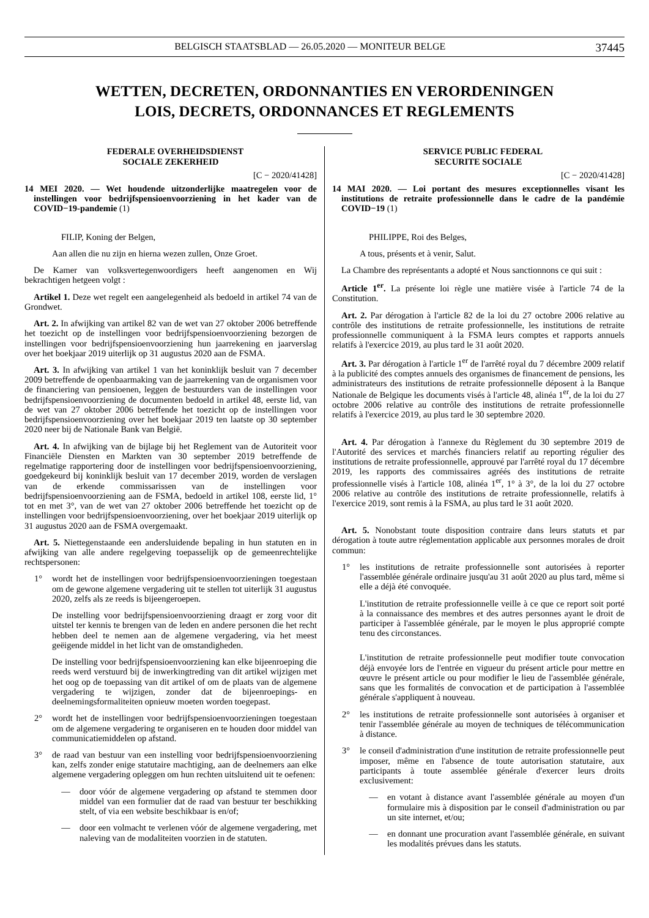BELGISCH STAATSBLAD — 26.05.2020 — MONITEUR BELGE 37445
WETTEN, DECRETEN, ORDONNANTIES EN VERORDENINGEN
LOIS, DECRETS, ORDONNANCES ET REGLEMENTS
FEDERALE OVERHEIDSDIENST
SOCIALE ZEKERHEID
[C − 2020/41428]
14 MEI 2020. — Wet houdende uitzonderlijke maatregelen voor de instellingen voor bedrijfspensioenvoorziening in het kader van de COVID−19-pandemie (1)
FILIP, Koning der Belgen,
Aan allen die nu zijn en hierna wezen zullen, Onze Groet.
De Kamer van volksvertegenwoordigers heeft aangenomen en Wij bekrachtigen hetgeen volgt :
Artikel 1. Deze wet regelt een aangelegenheid als bedoeld in artikel 74 van de Grondwet.
Art. 2. In afwijking van artikel 82 van de wet van 27 oktober 2006 betreffende het toezicht op de instellingen voor bedrijfspensioenvoorziening bezorgen de instellingen voor bedrijfspensioenvoorziening hun jaarrekening en jaarverslag over het boekjaar 2019 uiterlijk op 31 augustus 2020 aan de FSMA.
Art. 3. In afwijking van artikel 1 van het koninklijk besluit van 7 december 2009 betreffende de openbaarmaking van de jaarrekening van de organismen voor de financiering van pensioenen, leggen de bestuurders van de instellingen voor bedrijfspensioenvoorziening de documenten bedoeld in artikel 48, eerste lid, van de wet van 27 oktober 2006 betreffende het toezicht op de instellingen voor bedrijfspensioenvoorziening over het boekjaar 2019 ten laatste op 30 september 2020 neer bij de Nationale Bank van België.
Art. 4. In afwijking van de bijlage bij het Reglement van de Autoriteit voor Financiële Diensten en Markten van 30 september 2019 betreffende de regelmatige rapportering door de instellingen voor bedrijfspensioenvoorziening, goedgekeurd bij koninklijk besluit van 17 december 2019, worden de verslagen van de erkende commissarissen van de instellingen voor bedrijfspensioenvoorziening aan de FSMA, bedoeld in artikel 108, eerste lid, 1° tot en met 3°, van de wet van 27 oktober 2006 betreffende het toezicht op de instellingen voor bedrijfspensioenvoorziening, over het boekjaar 2019 uiterlijk op 31 augustus 2020 aan de FSMA overgemaakt.
Art. 5. Niettegenstaande een andersluidende bepaling in hun statuten en in afwijking van alle andere regelgeving toepasselijk op de gemeenrechtelijke rechtspersonen:
1° wordt het de instellingen voor bedrijfspensioenvoorzieningen toegestaan om de gewone algemene vergadering uit te stellen tot uiterlijk 31 augustus 2020, zelfs als ze reeds is bijeengeroepen.
De instelling voor bedrijfspensioenvoorziening draagt er zorg voor dit uitstel ter kennis te brengen van de leden en andere personen die het recht hebben deel te nemen aan de algemene vergadering, via het meest geëigende middel in het licht van de omstandigheden.
De instelling voor bedrijfspensioenvoorziening kan elke bijeenroeping die reeds werd verstuurd bij de inwerkingtreding van dit artikel wijzigen met het oog op de toepassing van dit artikel of om de plaats van de algemene vergadering te wijzigen, zonder dat de bijeenroepings- en deelnemingsformaliteiten opnieuw moeten worden toegepast.
2° wordt het de instellingen voor bedrijfspensioenvoorzieningen toegestaan om de algemene vergadering te organiseren en te houden door middel van communicatiemiddelen op afstand.
3° de raad van bestuur van een instelling voor bedrijfspensioenvoorziening kan, zelfs zonder enige statutaire machtiging, aan de deelnemers aan elke algemene vergadering opleggen om hun rechten uitsluitend uit te oefenen:
— door vóór de algemene vergadering op afstand te stemmen door middel van een formulier dat de raad van bestuur ter beschikking stelt, of via een website beschikbaar is en/of;
— door een volmacht te verlenen vóór de algemene vergadering, met naleving van de modaliteiten voorzien in de statuten.
SERVICE PUBLIC FEDERAL
SECURITE SOCIALE
[C − 2020/41428]
14 MAI 2020. — Loi portant des mesures exceptionnelles visant les institutions de retraite professionnelle dans le cadre de la pandémie COVID−19 (1)
PHILIPPE, Roi des Belges,
A tous, présents et à venir, Salut.
La Chambre des représentants a adopté et Nous sanctionnons ce qui suit :
Article 1<sup>er</sup>. La présente loi règle une matière visée à l'article 74 de la Constitution.
Art. 2. Par dérogation à l'article 82 de la loi du 27 octobre 2006 relative au contrôle des institutions de retraite professionnelle, les institutions de retraite professionnelle communiquent à la FSMA leurs comptes et rapports annuels relatifs à l'exercice 2019, au plus tard le 31 août 2020.
Art. 3. Par dérogation à l'article 1<sup>er</sup> de l'arrêté royal du 7 décembre 2009 relatif à la publicité des comptes annuels des organismes de financement de pensions, les administrateurs des institutions de retraite professionnelle déposent à la Banque Nationale de Belgique les documents visés à l'article 48, alinéa 1<sup>er</sup>, de la loi du 27 octobre 2006 relative au contrôle des institutions de retraite professionnelle relatifs à l'exercice 2019, au plus tard le 30 septembre 2020.
Art. 4. Par dérogation à l'annexe du Règlement du 30 septembre 2019 de l'Autorité des services et marchés financiers relatif au reporting régulier des institutions de retraite professionnelle, approuvé par l'arrêté royal du 17 décembre 2019, les rapports des commissaires agréés des institutions de retraite professionnelle visés à l'article 108, alinéa 1<sup>er</sup>, 1° à 3°, de la loi du 27 octobre 2006 relative au contrôle des institutions de retraite professionnelle, relatifs à l'exercice 2019, sont remis à la FSMA, au plus tard le 31 août 2020.
Art. 5. Nonobstant toute disposition contraire dans leurs statuts et par dérogation à toute autre réglementation applicable aux personnes morales de droit commun:
1° les institutions de retraite professionnelle sont autorisées à reporter l'assemblée générale ordinaire jusqu'au 31 août 2020 au plus tard, même si elle a déjà été convoquée.
L'institution de retraite professionnelle veille à ce que ce report soit porté à la connaissance des membres et des autres personnes ayant le droit de participer à l'assemblée générale, par le moyen le plus approprié compte tenu des circonstances.
L'institution de retraite professionnelle peut modifier toute convocation déjà envoyée lors de l'entrée en vigueur du présent article pour mettre en œuvre le présent article ou pour modifier le lieu de l'assemblée générale, sans que les formalités de convocation et de participation à l'assemblée générale s'appliquent à nouveau.
2° les institutions de retraite professionnelle sont autorisées à organiser et tenir l'assemblée générale au moyen de techniques de télécommunication à distance.
3° le conseil d'administration d'une institution de retraite professionnelle peut imposer, même en l'absence de toute autorisation statutaire, aux participants à toute assemblée générale d'exercer leurs droits exclusivement:
— en votant à distance avant l'assemblée générale au moyen d'un formulaire mis à disposition par le conseil d'administration ou par un site internet, et/ou;
— en donnant une procuration avant l'assemblée générale, en suivant les modalités prévues dans les statuts.